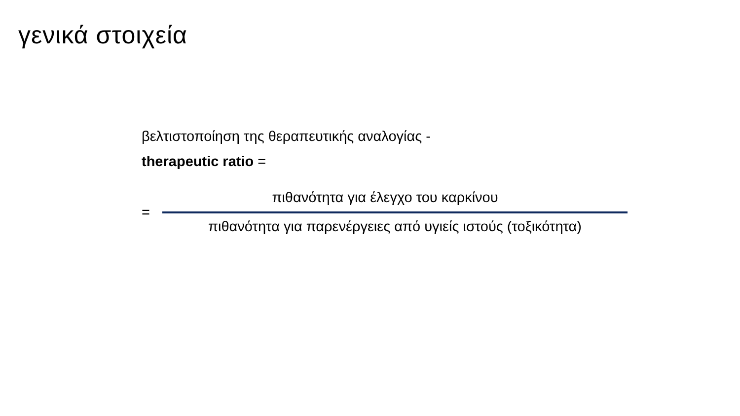γενικά στοιχεία
βελτιστοποίηση της θεραπευτικής αναλογίας -
therapeutic ratio =
=
πιθανότητα για έλεγχο του καρκίνου
πιθανότητα για παρενέργειες από υγιείς ιστούς (τοξικότητα)